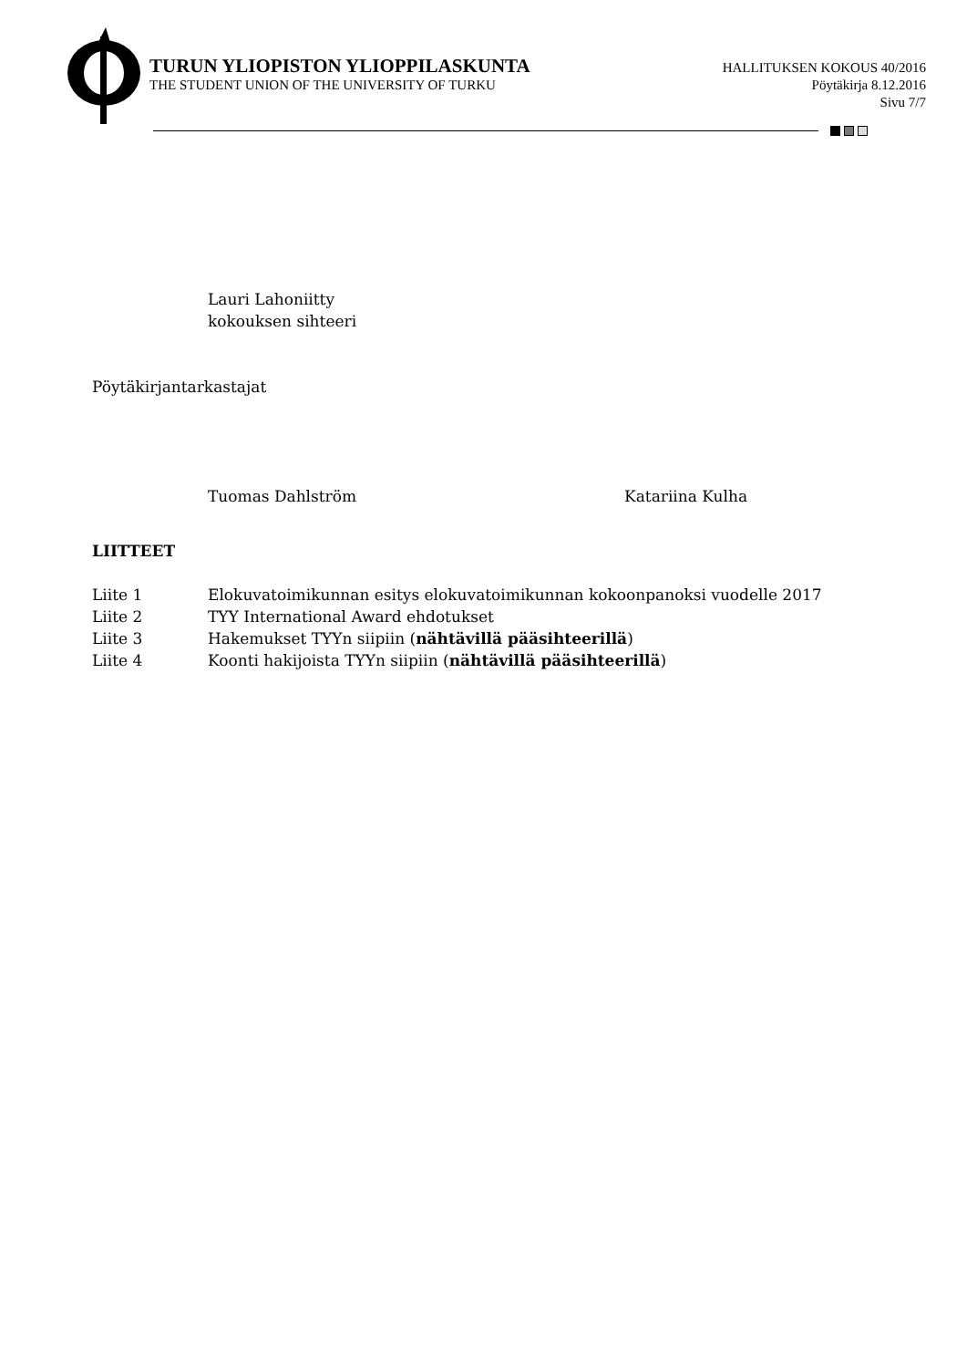TURUN YLIOPISTON YLIOPPILASKUNTA
THE STUDENT UNION OF THE UNIVERSITY OF TURKU
HALLITUKSEN KOKOUS 40/2016
Pöytäkirja 8.12.2016
Sivu 7/7
Lauri Lahoniitty
kokouksen sihteeri
Pöytäkirjantarkastajat
Tuomas Dahlström Katariina Kulha
LIITTEET
| Liite 1 | Elokuvatoimikunnan esitys elokuvatoimikunnan kokoonpanoksi vuodelle 2017 |
| Liite 2 | TYY International Award ehdotukset |
| Liite 3 | Hakemukset TYYn siipiin ( nähtävillä pääsihteerillä ) |
| Liite 4 | Koonti hakijoista TYYn siipiin ( nähtävillä pääsihteerillä ) |